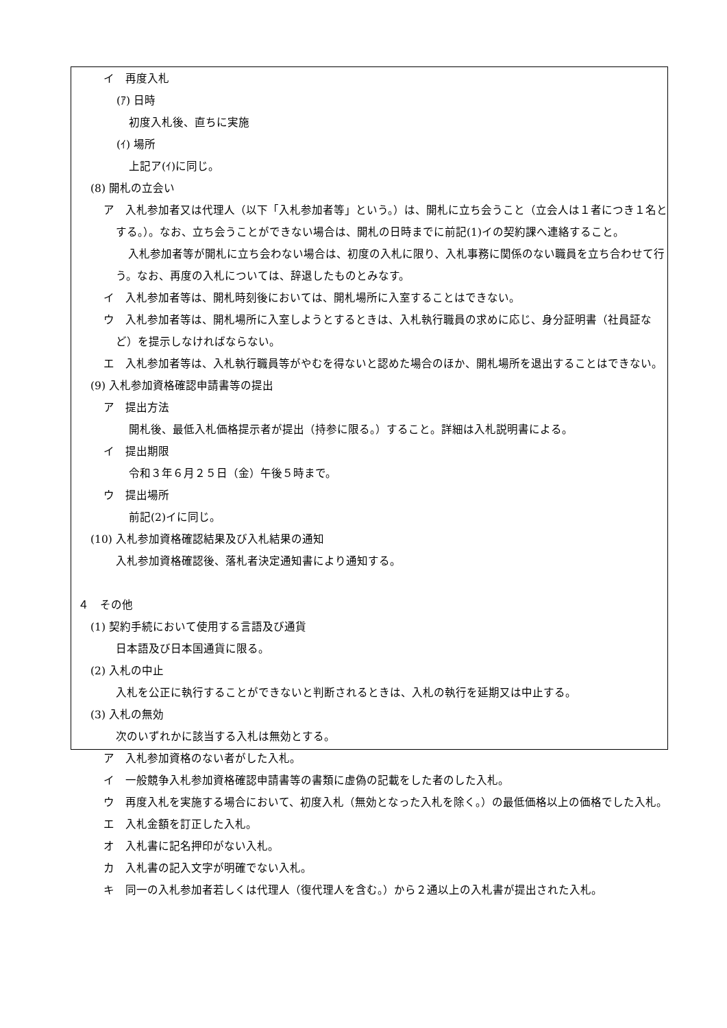イ　再度入札
(ｱ) 日時
初度入札後、直ちに実施
(ｲ) 場所
上記ア(ｲ)に同じ。
(8) 開札の立会い
ア　入札参加者又は代理人（以下「入札参加者等」という。）は、開札に立ち会うこと（立会人は１者につき１名とする。）。なお、立ち会うことができない場合は、開札の日時までに前記(1)イの契約課へ連絡すること。
入札参加者等が開札に立ち会わない場合は、初度の入札に限り、入札事務に関係のない職員を立ち合わせて行う。なお、再度の入札については、辞退したものとみなす。
イ　入札参加者等は、開札時刻後においては、開札場所に入室することはできない。
ウ　入札参加者等は、開札場所に入室しようとするときは、入札執行職員の求めに応じ、身分証明書（社員証など）を提示しなければならない。
エ　入札参加者等は、入札執行職員等がやむを得ないと認めた場合のほか、開札場所を退出することはできない。
(9) 入札参加資格確認申請書等の提出
ア　提出方法
開札後、最低入札価格提示者が提出（持参に限る。）すること。詳細は入札説明書による。
イ　提出期限
令和３年６月２５日（金）午後５時まで。
ウ　提出場所
前記(2)イに同じ。
(10) 入札参加資格確認結果及び入札結果の通知
入札参加資格確認後、落札者決定通知書により通知する。
４　その他
(1) 契約手続において使用する言語及び通貨
日本語及び日本国通貨に限る。
(2) 入札の中止
入札を公正に執行することができないと判断されるときは、入札の執行を延期又は中止する。
(3) 入札の無効
次のいずれかに該当する入札は無効とする。
ア　入札参加資格のない者がした入札。
イ　一般競争入札参加資格確認申請書等の書類に虚偽の記載をした者のした入札。
ウ　再度入札を実施する場合において、初度入札（無効となった入札を除く。）の最低価格以上の価格でした入札。
エ　入札金額を訂正した入札。
オ　入札書に記名押印がない入札。
カ　入札書の記入文字が明確でない入札。
キ　同一の入札参加者若しくは代理人（復代理人を含む。）から２通以上の入札書が提出された入札。